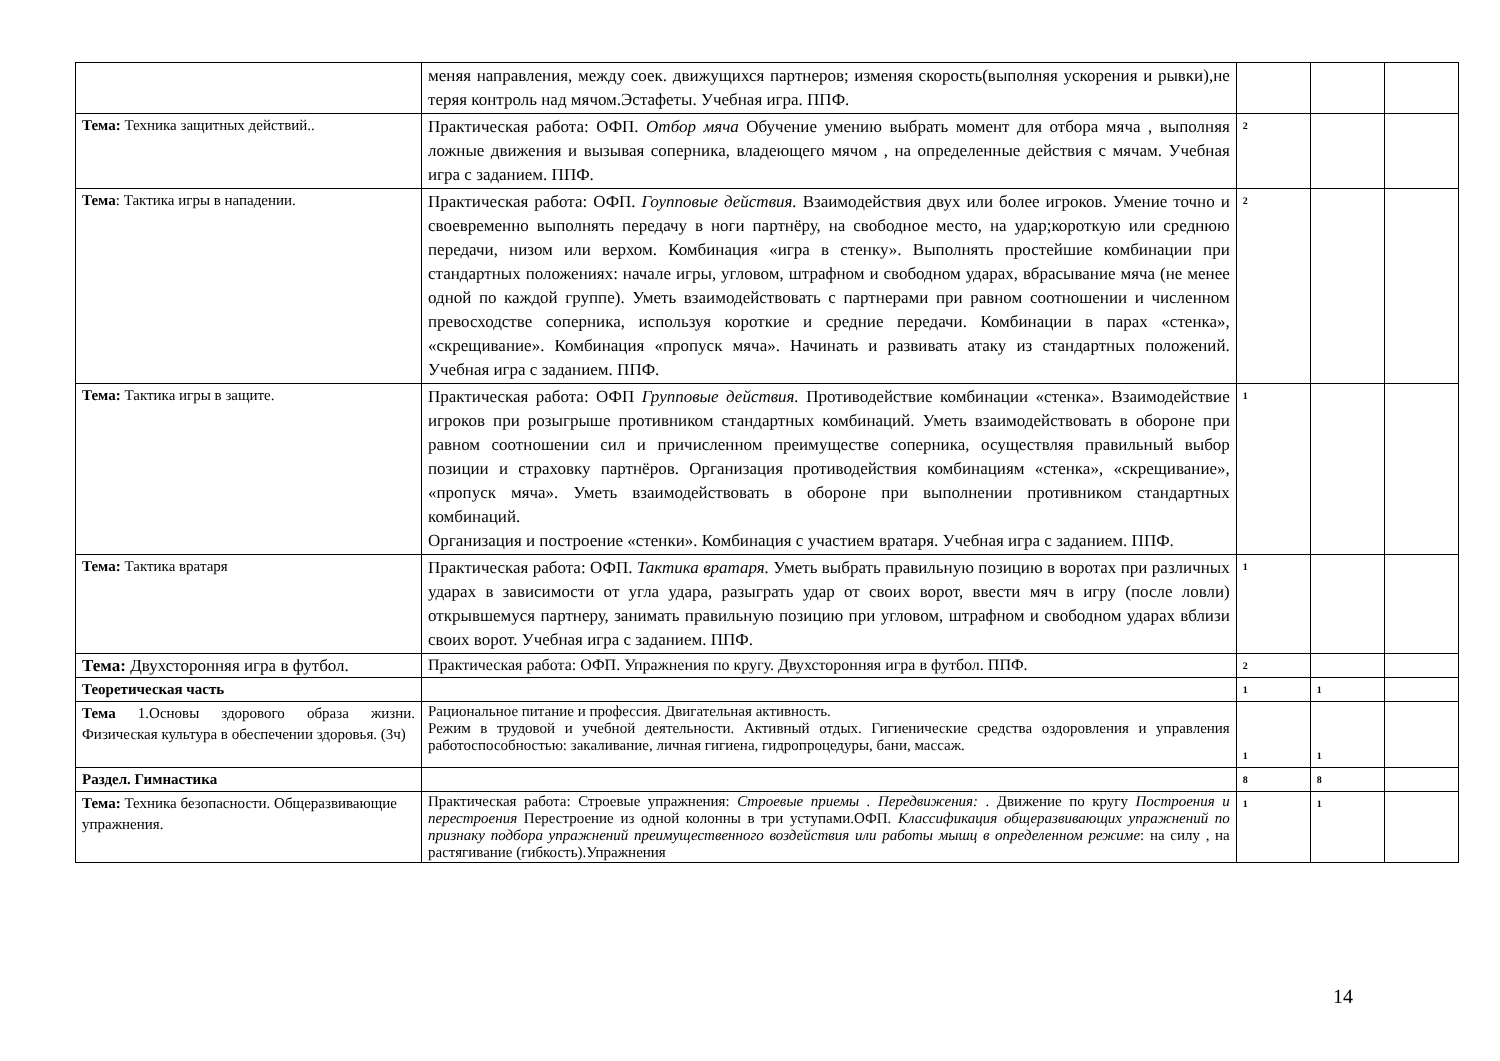| | меняя направления, между соек. движущихся партнеров; изменяя скорость(выполняя ускорения и рывки),не теряя контроль над мячом.Эстафеты. Учебная игра. ППФ. | | | |
| Тема: Техника защитных действий.. | Практическая работа: ОФП. Отбор мяча Обучение умению выбрать момент для отбора мяча , выполняя ложные движения и вызывая соперника, владеющего мячом , на определенные действия с мячам. Учебная игра с заданием. ППФ. | 2 | | |
| Тема : Тактика игры в нападении. | Практическая работа: ОФП. Гоупповые действия. Взаимодействия двух или более игроков. Умение точно и своевременно выполнять передачу в ноги партнёру, на свободное место, на удар;короткую или среднюю передачи, низом или верхом. Комбинация «игра в стенку». Выполнять простейшие комбинации при стандартных положениях: начале игры, угловом, штрафном и свободном ударах, вбрасывание мяча (не менее одной по каждой группе). Уметь взаимодействовать с партнерами при равном соотношении и численном превосходстве соперника, используя короткие и средние передачи. Комбинации в парах «стенка», «скрещивание». Комбинация «пропуск мяча». Начинать и развивать атаку из стандартных положений. Учебная игра с заданием. ППФ. | 2 | | |
| Тема: Тактика игры в защите. | Практическая работа: ОФП Групповые действия. Противодействие комбинации «стенка». Взаимодействие игроков при розыгрыше противником стандартных комбинаций. Уметь взаимодействовать в обороне при равном соотношении сил и причисленном преимуществе соперника, осуществляя правильный выбор позиции и страховку партнёров. Организация противодействия комбинациям «стенка», «скрещивание», «пропуск мяча». Уметь взаимодействовать в обороне при выполнении противником стандартных комбинаций. Организация и построение «стенки». Комбинация с участием вратаря. Учебная игра с заданием. ППФ. | 1 | | |
| Тема: Тактика вратаря | Практическая работа: ОФП. Тактика вратаря. Уметь выбрать правильную позицию в воротах при различных ударах в зависимости от угла удара, разыграть удар от своих ворот, ввести мяч в игру (после ловли) открывшемуся партнеру, занимать правильную позицию при угловом, штрафном и свободном ударах вблизи своих ворот. Учебная игра с заданием. ППФ. | 1 | | |
| Тема: Двухсторонняя игра в футбол. | Практическая работа: ОФП. Упражнения по кругу. Двухсторонняя игра в футбол. ППФ. | 2 | | |
| Теоретическая часть | | 1 | 1 | |
| Тема 1.Основы здорового образа жизни. Физическая культура в обеспечении здоровья. (3ч) | Рациональное питание и профессия. Двигательная активность. Режим в трудовой и учебной деятельности. Активный отдых. Гигиенические средства оздоровления и управления работоспособностью: закаливание, личная гигиена, гидропроцедуры, бани, массаж. | 1 | 1 | |
| Раздел. Гимнастика | | 8 | 8 | |
| Тема: Техника безопасности. Общеразвивающие упражнения. | Практическая работа: Строевые упражнения: Строевые приемы . Передвижения: . Движение по кругу Построения и перестроения Перестроение из одной колонны в три уступами.ОФП. Классификация общеразвивающих упражнений по признаку подбора упражнений преимущественного воздействия или работы мышц в определенном режиме : на силу , на растягивание (гибкость).Упражнения | 1 | 1 | |
14